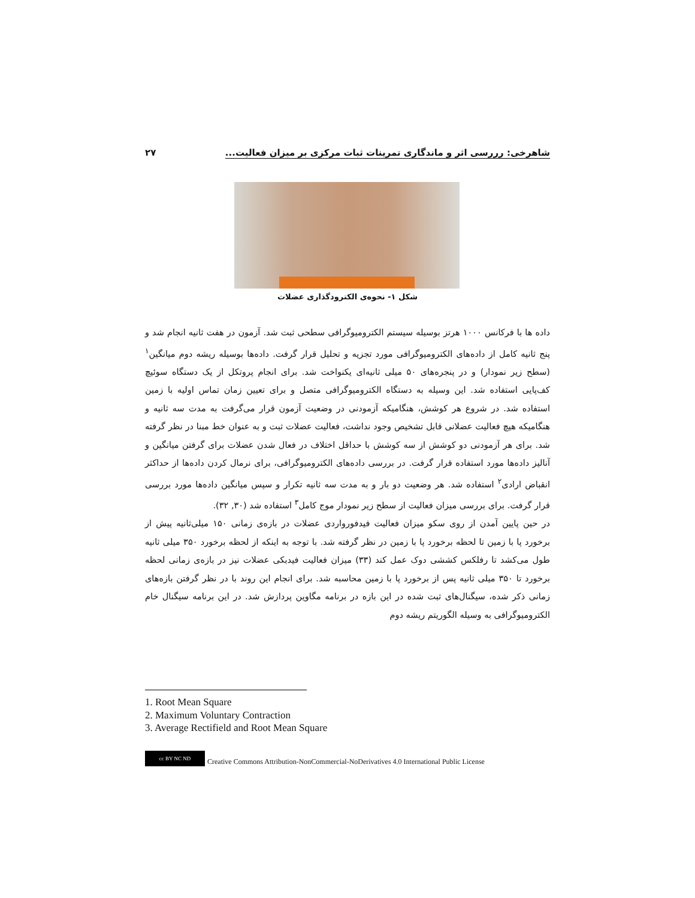شاهرخی: رررسی اثر و ماندگاری تمرینات ثبات مرکزی بر میزان فعالیت... ۲۷
شکل ۱- نحوه‌ی الکترودگذاری عضلات
داده ها با فرکانس ۱۰۰۰ هرتز بوسیله سیستم الکترومیوگرافی سطحی ثبت شد. آزمون در هفت ثانیه انجام شد و پنج ثانیه کامل از داده‌های الکترومیوگرافی مورد تجزیه و تحلیل قرار گرفت. داده‌ها بوسیله ریشه دوم میانگین<sup>۱</sup> (سطح زیر نمودار) و در پنجره‌های ۵۰ میلی ثانیه‌ای یکنواخت شد. برای انجام پروتکل از یک دستگاه سوئیچ کف‌پایی استفاده شد. این وسیله به دستگاه الکترومیوگرافی متصل و برای تعیین زمان تماس اولیه با زمین استفاده شد. در شروع هر کوشش، هنگامیکه آزمودنی در وضعیت آزمون قرار می‌گرفت به مدت سه ثانیه و هنگامیکه هیچ فعالیت عضلانی قابل تشخیص وجود نداشت، فعالیت عضلات ثبت و به عنوان خط مبنا در نظر گرفته شد. برای هر آزمودنی دو کوشش از سه کوشش با حداقل اختلاف در فعال شدن عضلات برای گرفتن میانگین و آنالیز داده‌ها مورد استفاده قرار گرفت. در بررسی داده‌های الکترومیوگرافی، برای نرمال کردن داده‌ها از حداکثر انقباض ارادی<sup>۲</sup> استفاده شد. هر وضعیت دو بار و به مدت سه ثانیه تکرار و سپس میانگین داده‌ها مورد بررسی قرار گرفت. برای بررسی میزان فعالیت از سطح زیر نمودار موج کامل<sup>۳</sup> استفاده شد (۳۰, ۳۲).
در حین پایین آمدن از روی سکو میزان فعالیت فیدفورواردی عضلات در بازه‌ی زمانی ۱۵۰ میلی‌ثانیه پیش از برخورد پا با زمین تا لحظه برخورد پا با زمین در نظر گرفته شد. با توجه به اینکه از لحظه برخورد ۳۵۰ میلی ثانیه طول می‌کشد تا رفلکس کششی دوک عمل کند (۳۳) میزان فعالیت فیدبکی عضلات نیز در بازه‌ی زمانی لحظه برخورد تا ۳۵۰ میلی ثانیه پس از برخورد پا با زمین محاسبه شد. برای انجام این روند با در نظر گرفتن بازه‌های زمانی ذکر شده، سیگنال‌های ثبت شده در این بازه در برنامه مگاوین پردازش شد. در این برنامه سیگنال خام الکترومیوگرافی به وسیله الگوریتم ریشه دوم
1. Root Mean Square
2. Maximum Voluntary Contraction
3. Average Rectifield and Root Mean Square
cc BY NC ND
Creative Commons Attribution-NonCommercial-NoDerivatives 4.0 International Public License